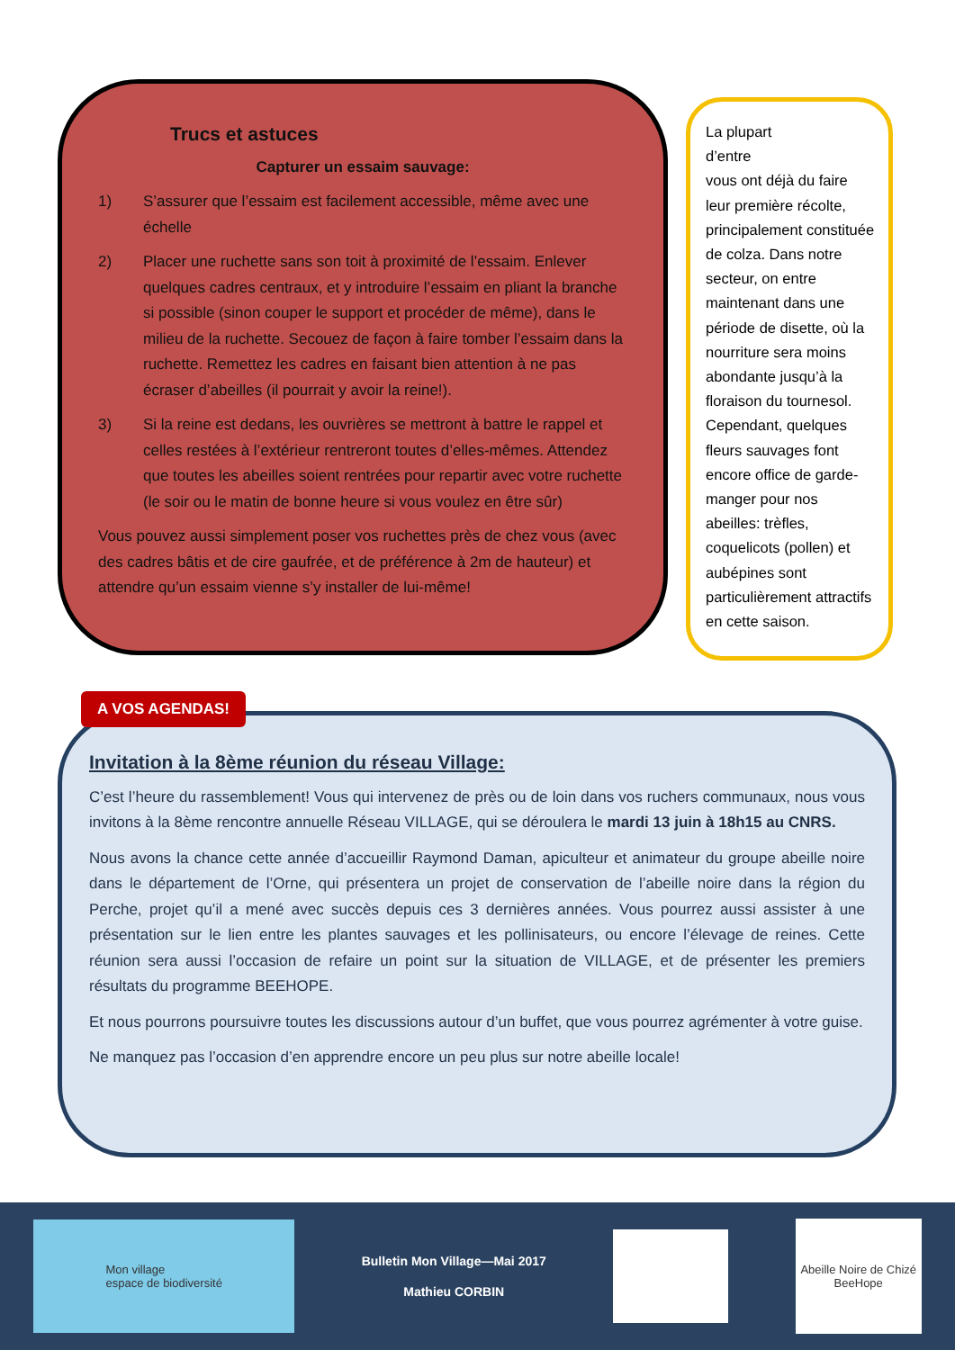Trucs et astuces
Capturer un essaim sauvage:
1) S’assurer que l’essaim est facilement accessible, même avec une échelle
2) Placer une ruchette sans son toit à proximité de l’essaim. Enlever quelques cadres centraux, et y introduire l’essaim en pliant la branche si possible (sinon couper le support et procéder de même), dans le milieu de la ruchette. Secouez de façon à faire tomber l’essaim dans la ruchette. Remettez les cadres en faisant bien attention à ne pas écraser d’abeilles (il pourrait y avoir la reine!).
3) Si la reine est dedans, les ouvrières se mettront à battre le rappel et celles restées à l’extérieur rentreront toutes d’elles-mêmes. Attendez que toutes les abeilles soient rentrées pour repartir avec votre ruchette (le soir ou le matin de bonne heure si vous voulez en être sûr)
Vous pouvez aussi simplement poser vos ruchettes près de chez vous (avec des cadres bâtis et de cire gaufrée, et de préférence à 2m de hauteur) et attendre qu’un essaim vienne s’y installer de lui-même!
La plupart
d’entre
vous ont déjà du faire leur première récolte, principalement constituée de colza. Dans notre secteur, on entre maintenant dans une période de disette, où la nourriture sera moins abondante jusqu’à la floraison du tournesol. Cependant, quelques fleurs sauvages font encore office de garde-manger pour nos abeilles: trèfles, coquelicots (pollen) et aubépines sont particulièrement attractifs en cette saison.
Invitation à la 8ème réunion du réseau Village:
C’est l’heure du rassemblement! Vous qui intervenez de près ou de loin dans vos ruchers communaux, nous vous invitons à la 8ème rencontre annuelle Réseau VILLAGE, qui se déroulera le mardi 13 juin à 18h15 au CNRS.
Nous avons la chance cette année d’accueillir Raymond Daman, apiculteur et animateur du groupe abeille noire dans le département de l’Orne, qui présentera un projet de conservation de l’abeille noire dans la région du Perche, projet qu’il a mené avec succès depuis ces 3 dernières années. Vous pourrez aussi assister à une présentation sur le lien entre les plantes sauvages et les pollinisateurs, ou encore l’élevage de reines. Cette réunion sera aussi l’occasion de refaire un point sur la situation de VILLAGE, et de présenter les premiers résultats du programme BEEHOPE.
Et nous pourrons poursuivre toutes les discussions autour d’un buffet, que vous pourrez agrémenter à votre guise.
Ne manquez pas l’occasion d’en apprendre encore un peu plus sur notre abeille locale!
A VOS AGENDAS!
Mon village
espace de biodiversité
Bulletin Mon Village—Mai 2017
Mathieu CORBIN
Abeille Noire de Chizé
BeeHope